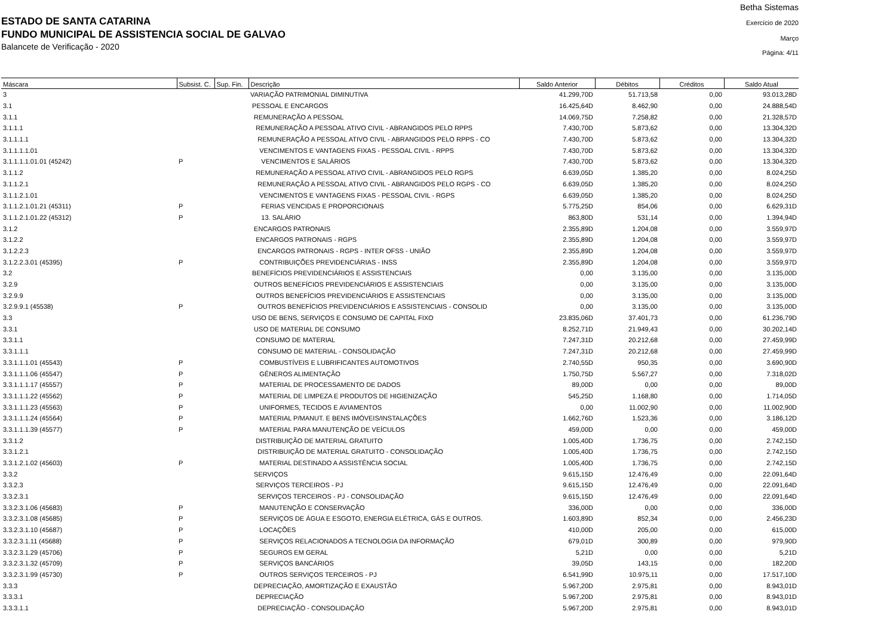ESTADO DE SANTA CATARINA
FUNDO MUNICIPAL DE ASSISTENCIA SOCIAL DE GALVAO
Balancete de Verificação - 2020
Betha Sistemas
Exercício de 2020
Março
Página: 4/11
| Máscara | Subsist. C. | Sup. Fin. | Descrição | Saldo Anterior | Débitos | Créditos | Saldo Atual |
| --- | --- | --- | --- | --- | --- | --- | --- |
| 3 | | | VARIAÇÃO PATRIMONIAL DIMINUTIVA | 41.299,70D | 51.713,58 | 0,00 | 93.013,28D |
| 3.1 | | | PESSOAL E ENCARGOS | 16.425,64D | 8.462,90 | 0,00 | 24.888,54D |
| 3.1.1 | | | REMUNERAÇÃO A PESSOAL | 14.069,75D | 7.258,82 | 0,00 | 21.328,57D |
| 3.1.1.1 | | | REMUNERAÇÃO A PESSOAL ATIVO CIVIL - ABRANGIDOS PELO RPPS | 7.430,70D | 5.873,62 | 0,00 | 13.304,32D |
| 3.1.1.1.1 | | | REMUNERAÇÃO A PESSOAL ATIVO CIVIL - ABRANGIDOS PELO RPPS - CO | 7.430,70D | 5.873,62 | 0,00 | 13.304,32D |
| 3.1.1.1.1.01 | | | VENCIMENTOS E VANTAGENS FIXAS - PESSOAL CIVIL - RPPS | 7.430,70D | 5.873,62 | 0,00 | 13.304,32D |
| 3.1.1.1.1.01.01 (45242) | P | | VENCIMENTOS E SALÁRIOS | 7.430,70D | 5.873,62 | 0,00 | 13.304,32D |
| 3.1.1.2 | | | REMUNERAÇÃO A PESSOAL ATIVO CIVIL - ABRANGIDOS PELO RGPS | 6.639,05D | 1.385,20 | 0,00 | 8.024,25D |
| 3.1.1.2.1 | | | REMUNERAÇÃO A PESSOAL ATIVO CIVIL - ABRANGIDOS PELO RGPS - CO | 6.639,05D | 1.385,20 | 0,00 | 8.024,25D |
| 3.1.1.2.1.01 | | | VENCIMENTOS E VANTAGENS FIXAS - PESSOAL CIVIL - RGPS | 6.639,05D | 1.385,20 | 0,00 | 8.024,25D |
| 3.1.1.2.1.01.21 (45311) | P | | FERIAS VENCIDAS E PROPORCIONAIS | 5.775,25D | 854,06 | 0,00 | 6.629,31D |
| 3.1.1.2.1.01.22 (45312) | P | | 13. SALÁRIO | 863,80D | 531,14 | 0,00 | 1.394,94D |
| 3.1.2 | | | ENCARGOS PATRONAIS | 2.355,89D | 1.204,08 | 0,00 | 3.559,97D |
| 3.1.2.2 | | | ENCARGOS PATRONAIS - RGPS | 2.355,89D | 1.204,08 | 0,00 | 3.559,97D |
| 3.1.2.2.3 | | | ENCARGOS PATRONAIS - RGPS - INTER OFSS - UNIÃO | 2.355,89D | 1.204,08 | 0,00 | 3.559,97D |
| 3.1.2.2.3.01 (45395) | P | | CONTRIBUIÇÕES PREVIDENCIÁRIAS - INSS | 2.355,89D | 1.204,08 | 0,00 | 3.559,97D |
| 3.2 | | | BENEFÍCIOS PREVIDENCIÁRIOS E ASSISTENCIAIS | 0,00 | 3.135,00 | 0,00 | 3.135,00D |
| 3.2.9 | | | OUTROS BENEFÍCIOS PREVIDENCIÁRIOS E ASSISTENCIAIS | 0,00 | 3.135,00 | 0,00 | 3.135,00D |
| 3.2.9.9 | | | OUTROS BENEFÍCIOS PREVIDENCIÁRIOS E ASSISTENCIAIS | 0,00 | 3.135,00 | 0,00 | 3.135,00D |
| 3.2.9.9.1 (45538) | P | | OUTROS BENEFÍCIOS PREVIDENCIÁRIOS E ASSISTENCIAIS - CONSOLID | 0,00 | 3.135,00 | 0,00 | 3.135,00D |
| 3.3 | | | USO DE BENS, SERVIÇOS E CONSUMO DE CAPITAL FIXO | 23.835,06D | 37.401,73 | 0,00 | 61.236,79D |
| 3.3.1 | | | USO DE MATERIAL DE CONSUMO | 8.252,71D | 21.949,43 | 0,00 | 30.202,14D |
| 3.3.1.1 | | | CONSUMO DE MATERIAL | 7.247,31D | 20.212,68 | 0,00 | 27.459,99D |
| 3.3.1.1.1 | | | CONSUMO DE MATERIAL - CONSOLIDAÇÃO | 7.247,31D | 20.212,68 | 0,00 | 27.459,99D |
| 3.3.1.1.1.01 (45543) | P | | COMBUSTÍVEIS E LUBRIFICANTES AUTOMOTIVOS | 2.740,55D | 950,35 | 0,00 | 3.690,90D |
| 3.3.1.1.1.06 (45547) | P | | GÊNEROS ALIMENTAÇÃO | 1.750,75D | 5.567,27 | 0,00 | 7.318,02D |
| 3.3.1.1.1.17 (45557) | P | | MATERIAL DE PROCESSAMENTO DE DADOS | 89,00D | 0,00 | 0,00 | 89,00D |
| 3.3.1.1.1.22 (45562) | P | | MATERIAL DE LIMPEZA E PRODUTOS DE HIGIENIZAÇÃO | 545,25D | 1.168,80 | 0,00 | 1.714,05D |
| 3.3.1.1.1.23 (45563) | P | | UNIFORMES, TECIDOS E AVIAMENTOS | 0,00 | 11.002,90 | 0,00 | 11.002,90D |
| 3.3.1.1.1.24 (45564) | P | | MATERIAL P/MANUT. E BENS IMÓVEIS/INSTALAÇÕES | 1.662,76D | 1.523,36 | 0,00 | 3.186,12D |
| 3.3.1.1.1.39 (45577) | P | | MATERIAL PARA MANUTENÇÃO DE VEÍCULOS | 459,00D | 0,00 | 0,00 | 459,00D |
| 3.3.1.2 | | | DISTRIBUIÇÃO DE MATERIAL GRATUITO | 1.005,40D | 1.736,75 | 0,00 | 2.742,15D |
| 3.3.1.2.1 | | | DISTRIBUIÇÃO DE MATERIAL GRATUITO - CONSOLIDAÇÃO | 1.005,40D | 1.736,75 | 0,00 | 2.742,15D |
| 3.3.1.2.1.02 (45603) | P | | MATERIAL DESTINADO A ASSISTÊNCIA SOCIAL | 1.005,40D | 1.736,75 | 0,00 | 2.742,15D |
| 3.3.2 | | | SERVIÇOS | 9.615,15D | 12.476,49 | 0,00 | 22.091,64D |
| 3.3.2.3 | | | SERVIÇOS TERCEIROS - PJ | 9.615,15D | 12.476,49 | 0,00 | 22.091,64D |
| 3.3.2.3.1 | | | SERVIÇOS TERCEIROS - PJ - CONSOLIDAÇÃO | 9.615,15D | 12.476,49 | 0,00 | 22.091,64D |
| 3.3.2.3.1.06 (45683) | P | | MANUTENÇÃO E CONSERVAÇÃO | 336,00D | 0,00 | 0,00 | 336,00D |
| 3.3.2.3.1.08 (45685) | P | | SERVIÇOS DE ÁGUA E ESGOTO, ENERGIA ELÉTRICA, GÁS E OUTROS. | 1.603,89D | 852,34 | 0,00 | 2.456,23D |
| 3.3.2.3.1.10 (45687) | P | | LOCAÇÕES | 410,00D | 205,00 | 0,00 | 615,00D |
| 3.3.2.3.1.11 (45688) | P | | SERVIÇOS RELACIONADOS A TECNOLOGIA DA INFORMAÇÃO | 679,01D | 300,89 | 0,00 | 979,90D |
| 3.3.2.3.1.29 (45706) | P | | SEGUROS EM GERAL | 5,21D | 0,00 | 0,00 | 5,21D |
| 3.3.2.3.1.32 (45709) | P | | SERVIÇOS BANCÁRIOS | 39,05D | 143,15 | 0,00 | 182,20D |
| 3.3.2.3.1.99 (45730) | P | | OUTROS SERVIÇOS TERCEIROS - PJ | 6.541,99D | 10.975,11 | 0,00 | 17.517,10D |
| 3.3.3 | | | DEPRECIAÇÃO, AMORTIZAÇÃO E EXAUSTÃO | 5.967,20D | 2.975,81 | 0,00 | 8.943,01D |
| 3.3.3.1 | | | DEPRECIAÇÃO | 5.967,20D | 2.975,81 | 0,00 | 8.943,01D |
| 3.3.3.1.1 | | | DEPRECIAÇÃO - CONSOLIDAÇÃO | 5.967,20D | 2.975,81 | 0,00 | 8.943,01D |